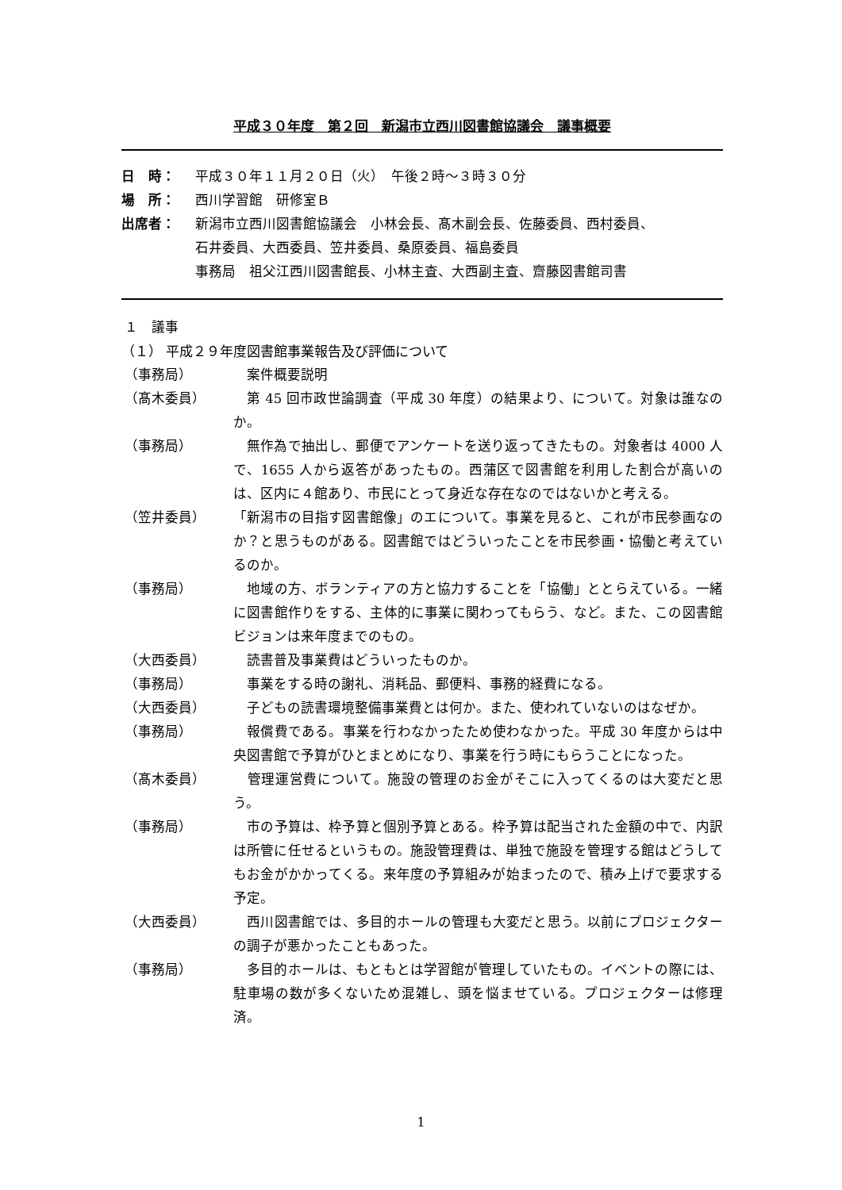平成３０年度　第２回　新潟市立西川図書館協議会　議事概要
日　時： 平成３０年１１月２０日（火）　午後２時～３時３０分
場　所： 西川学習館　研修室Ｂ
出席者： 新潟市立西川図書館協議会　小林会長、髙木副会長、佐藤委員、西村委員、
石井委員、大西委員、笠井委員、桑原委員、福島委員
事務局　祖父江西川図書館長、小林主査、大西副主査、齋藤図書館司書
１　議事
（１） 平成２９年度図書館事業報告及び評価について
（事務局） 　案件概要説明
（髙木委員） 　第 45 回市政世論調査（平成 30 年度）の結果より、について。対象は誰なのか。
（事務局） 　無作為で抽出し、郵便でアンケートを送り返ってきたもの。対象者は 4000 人で、1655 人から返答があったもの。西蒲区で図書館を利用した割合が高いのは、区内に４館あり、市民にとって身近な存在なのではないかと考える。
（笠井委員） 「新潟市の目指す図書館像」のエについて。事業を見ると、これが市民参画なのか？と思うものがある。図書館ではどういったことを市民参画・協働と考えているのか。
（事務局） 　地域の方、ボランティアの方と協力することを「協働」ととらえている。一緒に図書館作りをする、主体的に事業に関わってもらう、など。また、この図書館ビジョンは来年度までのもの。
（大西委員） 　読書普及事業費はどういったものか。
（事務局） 　事業をする時の謝礼、消耗品、郵便料、事務的経費になる。
（大西委員） 　子どもの読書環境整備事業費とは何か。また、使われていないのはなぜか。
（事務局） 　報償費である。事業を行わなかったため使わなかった。平成 30 年度からは中央図書館で予算がひとまとめになり、事業を行う時にもらうことになった。
（髙木委員） 　管理運営費について。施設の管理のお金がそこに入ってくるのは大変だと思う。
（事務局） 　市の予算は、枠予算と個別予算とある。枠予算は配当された金額の中で、内訳は所管に任せるというもの。施設管理費は、単独で施設を管理する館はどうしてもお金がかかってくる。来年度の予算組みが始まったので、積み上げで要求する予定。
（大西委員） 　西川図書館では、多目的ホールの管理も大変だと思う。以前にプロジェクターの調子が悪かったこともあった。
（事務局） 　多目的ホールは、もともとは学習館が管理していたもの。イベントの際には、駐車場の数が多くないため混雑し、頭を悩ませている。プロジェクターは修理済。
1